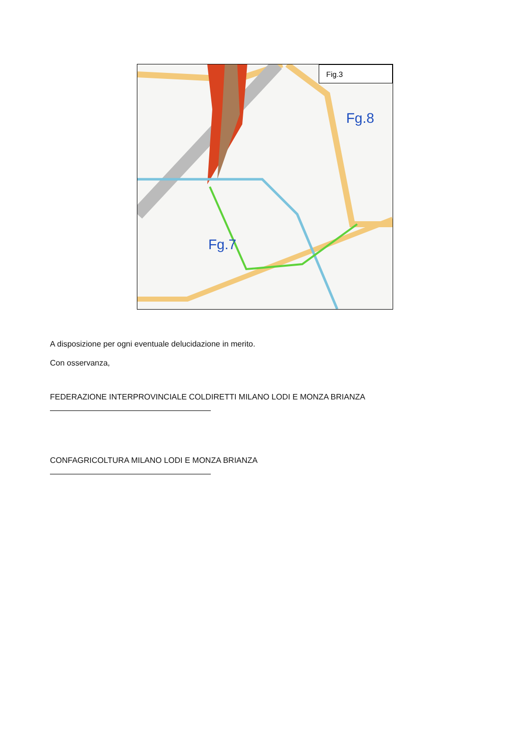Fig.3
Fg.8
Fg.7
A disposizione per ogni eventuale delucidazione in merito.
Con osservanza,
FEDERAZIONE INTERPROVINCIALE COLDIRETTI MILANO LODI E MONZA BRIANZA
CONFAGRICOLTURA MILANO LODI E MONZA BRIANZA